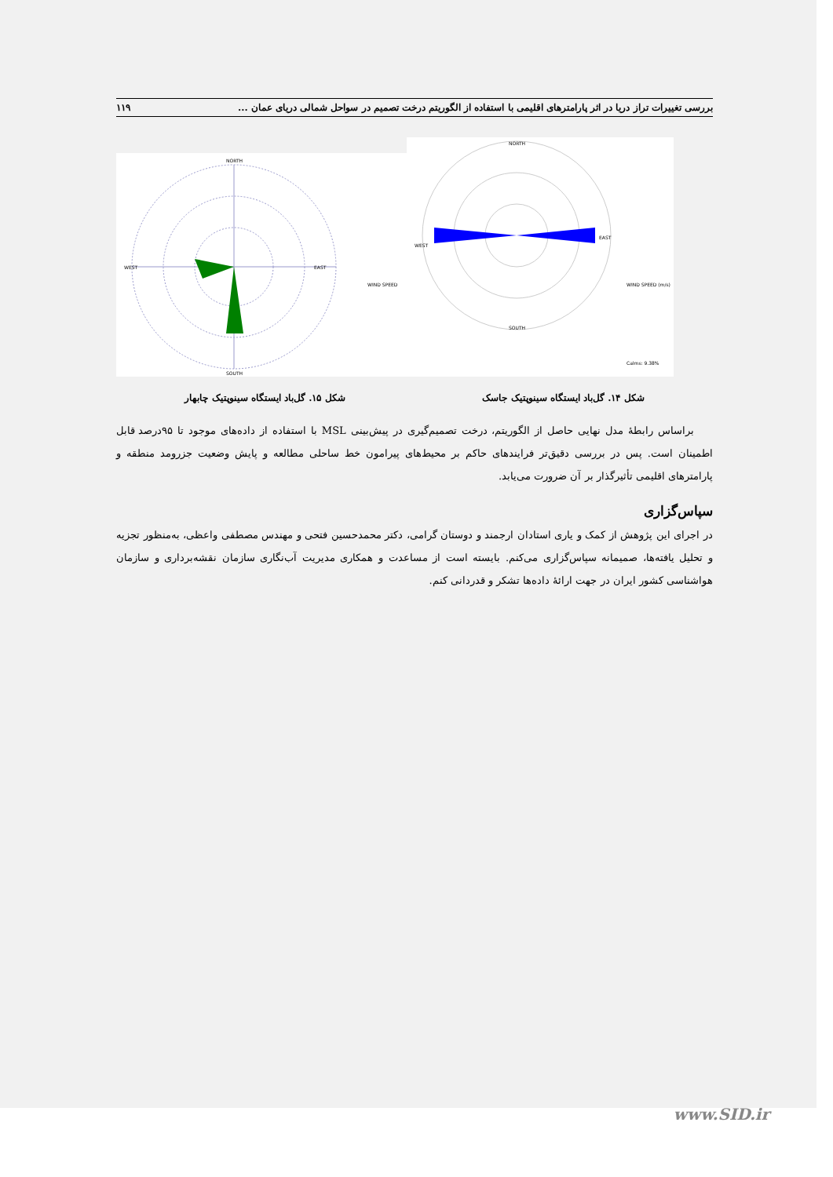بررسی تغییرات تراز دریا در اثر پارامترهای اقلیمی با استفاده از الگوریتم درخت تصمیم در سواحل شمالی دریای عمان ... ۱۱۹
NORTH
WEST
EAST
SOUTH
WIND SPEED
NORTH
WEST
EAST
SOUTH
WIND SPEED (m/s)
Calms: 9.38%
شکل ۱۴. گل‌باد ایستگاه سینوپتیک جاسک شکل ۱۵. گل‌باد ایستگاه سینوپتیک چابهار
براساس رابطهٔ مدل نهایی حاصل از الگوریتم، درخت تصمیم‌گیری در پیش‌بینی MSL با استفاده از داده‌های موجود تا ۹۵درصد قابل اطمینان است. پس در بررسی دقیق‌تر فرایندهای حاکم بر محیط‌های پیرامون خط ساحلی مطالعه و پایش وضعیت جزرومد منطقه و پارامترهای اقلیمی تأثیرگذار بر آن ضرورت می‌یابد.
سپاس‌گزاری
در اجرای این پژوهش از کمک و یاری استادان ارجمند و دوستان گرامی، دکتر محمدحسین فتحی و مهندس مصطفی واعظی، به‌منظور تجزیه و تحلیل یافته‌ها، صمیمانه سپاس‌گزاری می‌کنم. بایسته است از مساعدت و همکاری مدیریت آب‌نگاری سازمان نقشه‌برداری و سازمان هواشناسی کشور ایران در جهت ارائهٔ داده‌ها تشکر و قدردانی کنم.
www.SID.ir